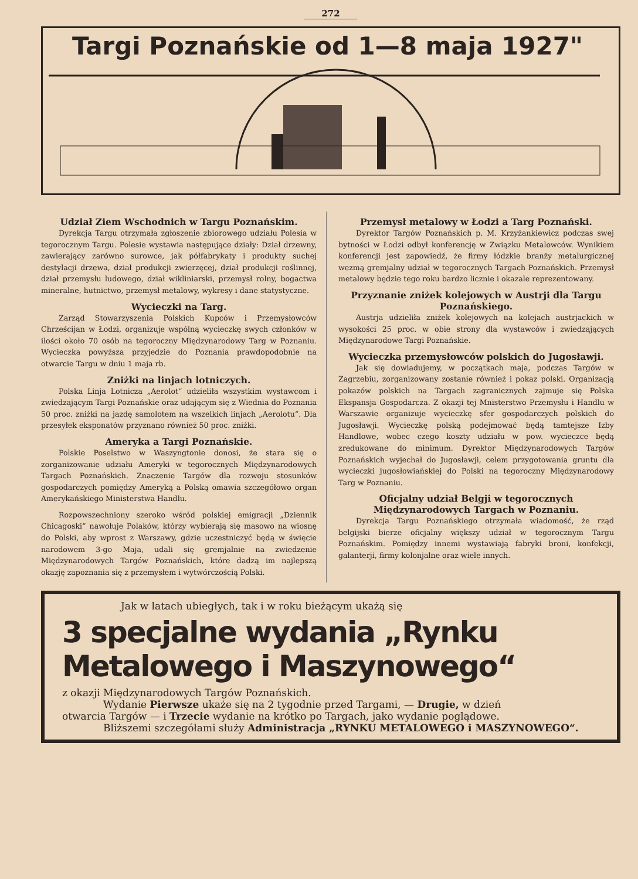272
Targi Poznańskie od 1—8 maja 1927"
Udział Ziem Wschodnich w Targu Poznańskim.
Dyrekcja Targu otrzymała zgłoszenie zbiorowego udziału Polesia w tegorocznym Targu. Polesie wystawia następujące działy: Dział drzewny, zawierający zarówno surowce, jak półfabrykaty i produkty suchej destylacji drzewa, dział produkcji zwierzęcej, dział produkcji roślinnej, dział przemysłu ludowego, dział wikliniarski, przemysł rolny, bogactwa mineralne, hutnictwo, przemysł metalowy, wykresy i dane statystyczne.
Wycieczki na Targ.
Zarząd Stowarzyszenia Polskich Kupców i Przemysłowców Chrześcijan w Łodzi, organizuje wspólną wycieczkę swych członków w ilości około 70 osób na tegoroczny Międzynarodowy Targ w Poznaniu. Wycieczka powyższa przyjedzie do Poznania prawdopodobnie na otwarcie Targu w dniu 1 maja rb.
Zniżki na linjach lotniczych.
Polska Linja Lotnicza „Aerolot“ udzieliła wszystkim wystawcom i zwiedzającym Targi Poznańskie oraz udającym się z Wiednia do Poznania 50 proc. zniżki na jazdę samolotem na wszelkich linjach „Aerolotu“. Dla przesyłek eksponatów przyznano również 50 proc. zniżki.
Ameryka a Targi Poznańskie.
Polskie Poselstwo w Waszyngtonie donosi, że stara się o zorganizowanie udziału Ameryki w tegorocznych Międzynarodowych Targach Poznańskich. Znaczenie Targów dla rozwoju stosunków gospodarczych pomiędzy Ameryką a Polską omawia szczegółowo organ Amerykańskiego Ministerstwa Handlu.
Rozpowszechniony szeroko wśród polskiej emigracji „Dziennik Chicagoski“ nawołuje Polaków, którzy wybierają się masowo na wiosnę do Polski, aby wprost z Warszawy, gdzie uczestniczyć będą w święcie narodowem 3-go Maja, udali się gremjalnie na zwiedzenie Międzynarodowych Targów Poznańskich, które dadzą im najlepszą okazję zapoznania się z przemysłem i wytwórczością Polski.
Przemysł metalowy w Łodzi a Targ Poznański.
Dyrektor Targów Poznańskich p. M. Krzyżankiewicz podczas swej bytności w Łodzi odbył konferencję w Związku Metalowców. Wynikiem konferencji jest zapowiedź, że firmy łódzkie branży metalurgicznej wezmą gremjalny udział w tegorocznych Targach Poznańskich. Przemysł metalowy będzie tego roku bardzo licznie i okazale reprezentowany.
Przyznanie zniżek kolejowych w Austrji dla Targu Poznańskiego.
Austrja udzieliła zniżek kolejowych na kolejach austrjackich w wysokości 25 proc. w obie strony dla wystawców i zwiedzających Międzynarodowe Targi Poznańskie.
Wycieczka przemysłowców polskich do Jugosławji.
Jak się dowiadujemy, w początkach maja, podczas Targów w Zagrzebiu, zorganizowany zostanie również i pokaz polski. Organizacją pokazów polskich na Targach zagranicznych zajmuje się Polska Ekspansja Gospodarcza. Z okazji tej Mnisterstwo Przemysłu i Handlu w Warszawie organizuje wycieczkę sfer gospodarczych polskich do Jugosławji. Wycieczkę polską podejmować będą tamtejsze Izby Handlowe, wobec czego koszty udziału w pow. wycieczce będą zredukowane do minimum. Dyrektor Międzynarodowych Targów Poznańskich wyjechał do Jugosławji, celem przygotowania gruntu dla wycieczki jugosłowiańskiej do Polski na tegoroczny Międzynarodowy Targ w Poznaniu.
Oficjalny udział Belgji w tegorocznych Międzynarodowych Targach w Poznaniu.
Dyrekcja Targu Poznańskiego otrzymała wiadomość, że rząd belgijski bierze oficjalny większy udział w tegorocznym Targu Poznańskim. Pomiędzy innemi wystawiają fabryki broni, konfekcji, galanterji, firmy kolonjalne oraz wiele innych.
Jak w latach ubiegłych, tak i w roku bieżącym ukażą się
3 specjalne wydania „Rynku Metalowego i Maszynowego“
z okazji Międzynarodowych Targów Poznańskich.
Wydanie Pierwsze ukaże się na 2 tygodnie przed Targami, — Drugie, w dzień
otwarcia Targów — i Trzecie wydanie na krótko po Targach, jako wydanie poglądowe.
Bliższemi szczegółami służy Administracja „RYNKU METALOWEGO i MASZYNOWEGO“.